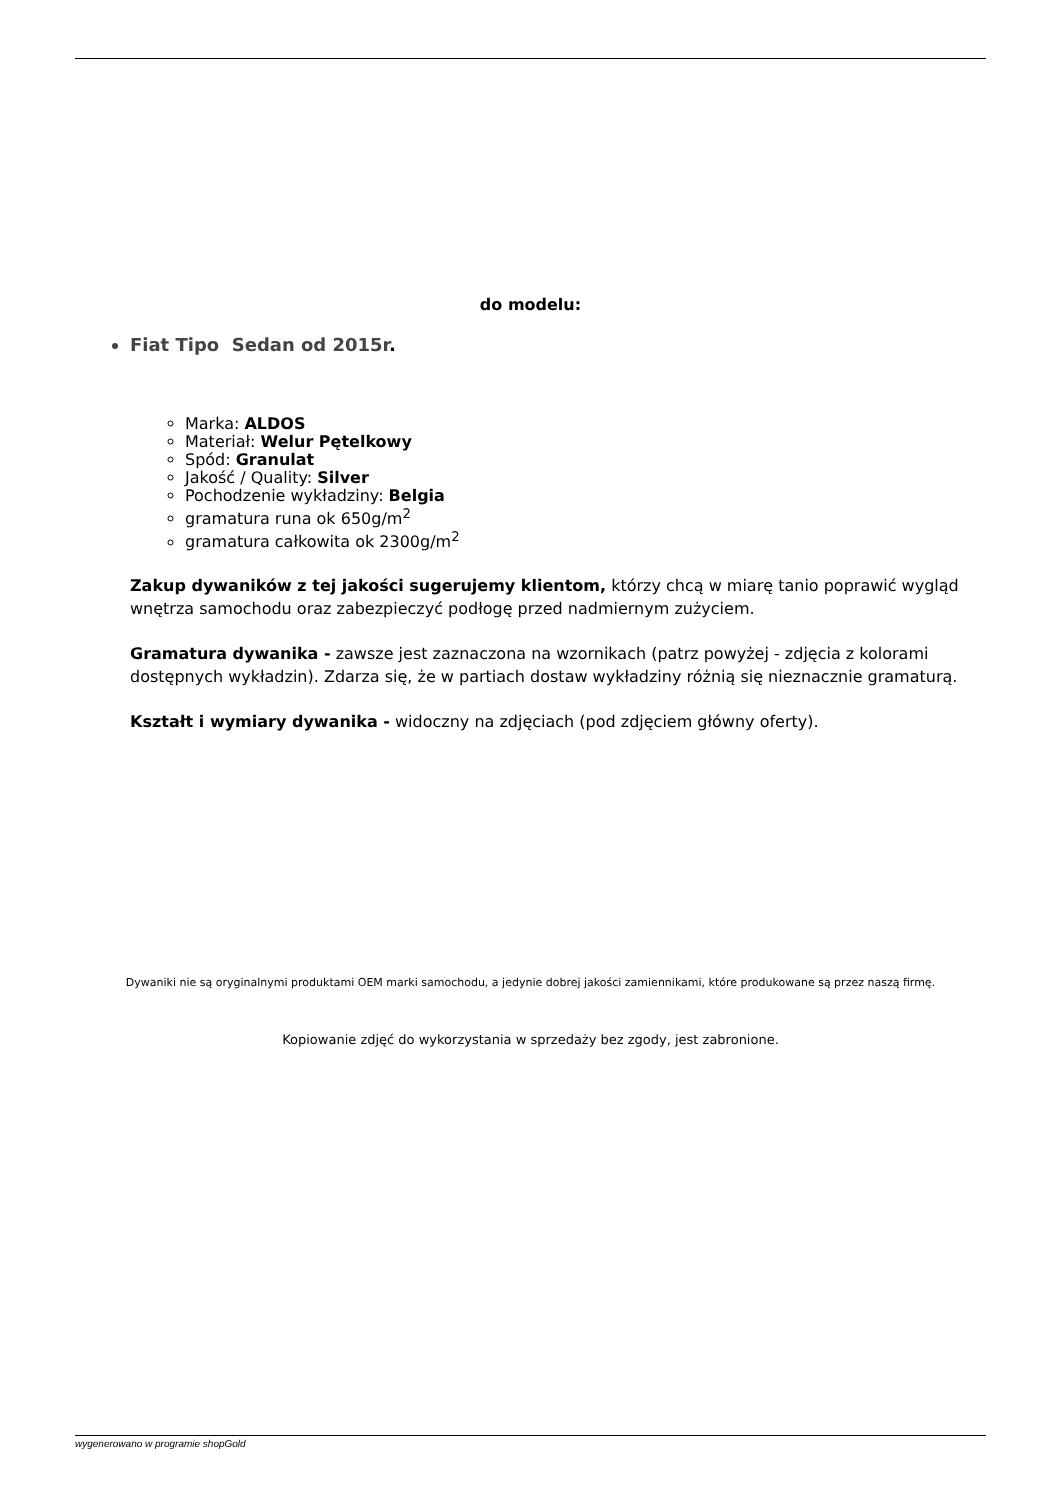do modelu:
Fiat Tipo Sedan od 2015r.
Marka: ALDOS
Materiał: Welur Pętelkowy
Spód: Granulat
Jakość / Quality: Silver
Pochodzenie wykładziny: Belgia
gramatura runa ok 650g/m<sup>2</sup>
gramatura całkowita ok 2300g/m<sup>2</sup>
Zakup dywaników z tej jakości sugerujemy klientom, którzy chcą w miarę tanio poprawić wygląd wnętrza samochodu oraz zabezpieczyć podłogę przed nadmiernym zużyciem.
Gramatura dywanika - zawsze jest zaznaczona na wzornikach (patrz powyżej - zdjęcia z kolorami dostępnych wykładzin). Zdarza się, że w partiach dostaw wykładziny różnią się nieznacznie gramaturą.
Kształt i wymiary dywanika - widoczny na zdjęciach (pod zdjęciem główny oferty).
Dywaniki nie są oryginalnymi produktami OEM marki samochodu, a jedynie dobrej jakości zamiennikami, które produkowane są przez naszą firmę.
Kopiowanie zdjęć do wykorzystania w sprzedaży bez zgody, jest zabronione.
wygenerowano w programie shopGold